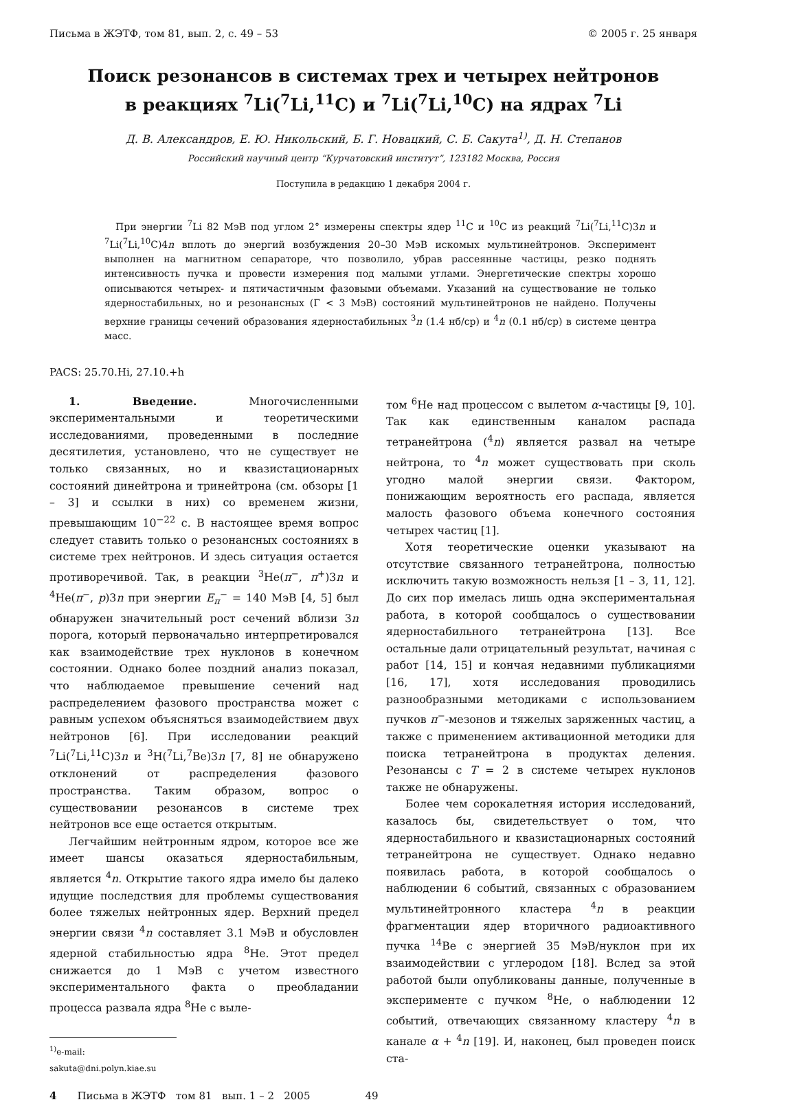Письма в ЖЭТФ, том 81, вып. 2, с. 49 – 53 © 2005 г. 25 января
Поиск резонансов в системах трех и четырех нейтронов
в реакциях <sup>7</sup>Li(<sup>7</sup>Li,<sup>11</sup>C) и <sup>7</sup>Li(<sup>7</sup>Li,<sup>10</sup>C) на ядрах <sup>7</sup>Li
Д. В. Александров, Е. Ю. Никольский, Б. Г. Новацкий, С. Б. Сакута<sup>1)</sup>, Д. Н. Степанов
Российский научный центр “Курчатовский институт”, 123182 Москва, Россия
Поступила в редакцию 1 декабря 2004 г.
При энергии <sup>7</sup>Li 82 МэВ под углом 2° измерены спектры ядер <sup>11</sup>C и <sup>10</sup>C из реакций <sup>7</sup>Li(<sup>7</sup>Li,<sup>11</sup>C)3n и <sup>7</sup>Li(<sup>7</sup>Li,<sup>10</sup>C)4n вплоть до энергий возбуждения 20–30 МэВ искомых мультинейтронов. Эксперимент выполнен на магнитном сепараторе, что позволило, убрав рассеянные частицы, резко поднять интенсивность пучка и провести измерения под малыми углами. Энергетические спектры хорошо описываются четырех- и пятичастичным фазовыми объемами. Указаний на существование не только ядерностабильных, но и резонансных (Γ < 3 МэВ) состояний мультинейтронов не найдено. Получены верхние границы сечений образования ядерностабильных <sup>3</sup>n (1.4 нб/ср) и <sup>4</sup>n (0.1 нб/ср) в системе центра масс.
PACS: 25.70.Hi, 27.10.+h
1. Введение. Многочисленными экспериментальными и теоретическими исследованиями, проведенными в последние десятилетия, установлено, что не существует не только связанных, но и квазистационарных состояний динейтрона и тринейтрона (см. обзоры [1 – 3] и ссылки в них) со временем жизни, превышающим 10<sup>−22</sup> с. В настоящее время вопрос следует ставить только о резонансных состояниях в системе трех нейтронов. И здесь ситуация остается противоречивой. Так, в реакции <sup>3</sup>He(π<sup>−</sup>, π<sup>+</sup>)3n и <sup>4</sup>He(π<sup>−</sup>, p)3n при энергии E<sub>π</sub><sup>−</sup> = 140 МэВ [4, 5] был обнаружен значительный рост сечений вблизи 3n порога, который первоначально интерпретировался как взаимодействие трех нуклонов в конечном состоянии. Однако более поздний анализ показал, что наблюдаемое превышение сечений над распределением фазового пространства может с равным успехом объясняться взаимодействием двух нейтронов [6]. При исследовании реакций <sup>7</sup>Li(<sup>7</sup>Li,<sup>11</sup>C)3n и <sup>3</sup>H(<sup>7</sup>Li,<sup>7</sup>Be)3n [7, 8] не обнаружено отклонений от распределения фазового пространства. Таким образом, вопрос о существовании резонансов в системе трех нейтронов все еще остается открытым.
Легчайшим нейтронным ядром, которое все же имеет шансы оказаться ядерностабильным, является <sup>4</sup>n. Открытие такого ядра имело бы далеко идущие последствия для проблемы существования более тяжелых нейтронных ядер. Верхний предел энергии связи <sup>4</sup>n составляет 3.1 МэВ и обусловлен ядерной стабильностью ядра <sup>8</sup>He. Этот предел снижается до 1 МэВ с учетом известного экспериментального факта о преобладании процесса развала ядра <sup>8</sup>He с выле-
<sup>1)</sup> e-mail: sakuta@dni.polyn.kiae.su
том <sup>6</sup>He над процессом с вылетом α-частицы [9, 10]. Так как единственным каналом распада тетранейтрона (<sup>4</sup>n) является развал на четыре нейтрона, то <sup>4</sup>n может существовать при сколь угодно малой энергии связи. Фактором, понижающим вероятность его распада, является малость фазового объема конечного состояния четырех частиц [1].
Хотя теоретические оценки указывают на отсутствие связанного тетранейтрона, полностью исключить такую возможность нельзя [1 – 3, 11, 12]. До сих пор имелась лишь одна экспериментальная работа, в которой сообщалось о существовании ядерностабильного тетранейтрона [13]. Все остальные дали отрицательный результат, начиная с работ [14, 15] и кончая недавними публикациями [16, 17], хотя исследования проводились разнообразными методиками с использованием пучков π<sup>−</sup>-мезонов и тяжелых заряженных частиц, а также с применением активационной методики для поиска тетранейтрона в продуктах деления. Резонансы с T = 2 в системе четырех нуклонов также не обнаружены.
Более чем сорокалетняя история исследований, казалось бы, свидетельствует о том, что ядерностабильного и квазистационарных состояний тетранейтрона не существует. Однако недавно появилась работа, в которой сообщалось о наблюдении 6 событий, связанных с образованием мультинейтронного кластера <sup>4</sup>n в реакции фрагментации ядер вторичного радиоактивного пучка <sup>14</sup>Be с энергией 35 МэВ/нуклон при их взаимодействии с углеродом [18]. Вслед за этой работой были опубликованы данные, полученные в эксперименте с пучком <sup>8</sup>He, о наблюдении 12 событий, отвечающих связанному кластеру <sup>4</sup>n в канале α + <sup>4</sup>n [19]. И, наконец, был проведен поиск ста-
4 Письма в ЖЭТФ том 81 вып. 1 – 2 2005 49